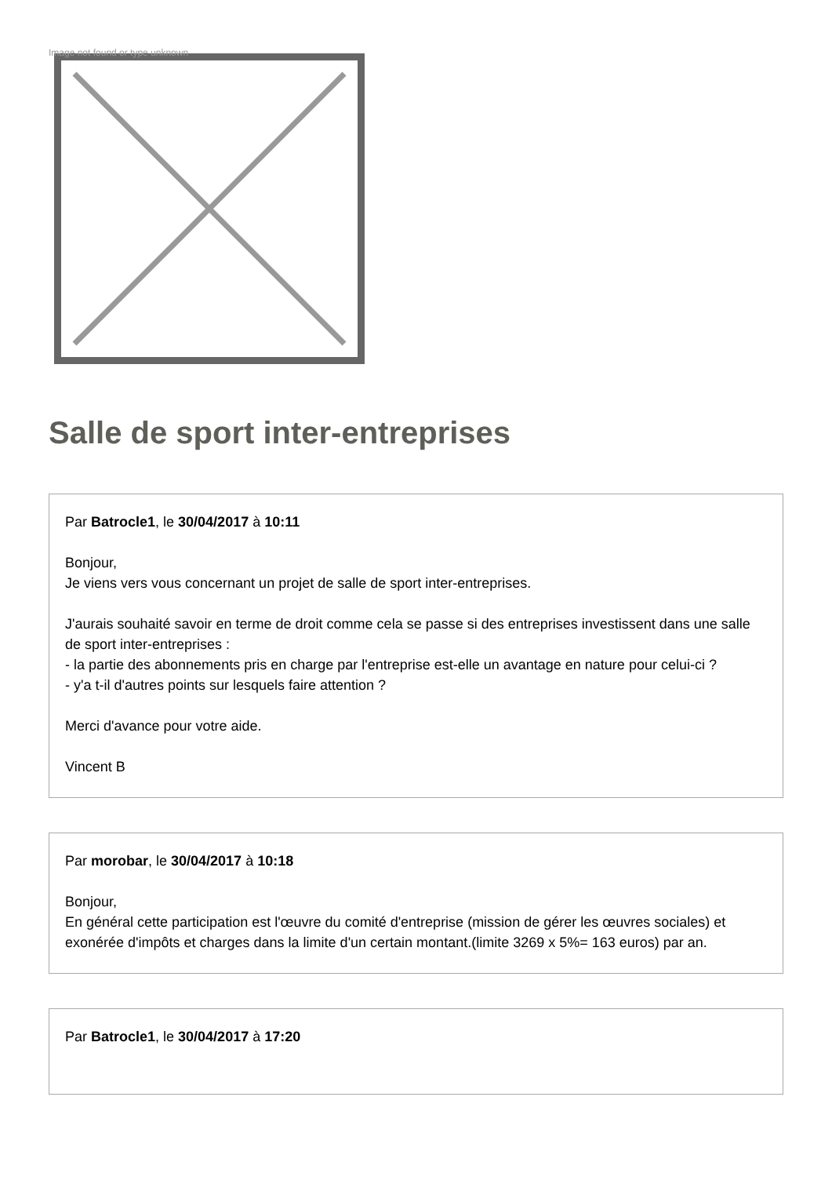Image not found or type unknown
Salle de sport inter-entreprises
Par Batrocle1, le 30/04/2017 à 10:11
Bonjour,
Je viens vers vous concernant un projet de salle de sport inter-entreprises.
J'aurais souhaité savoir en terme de droit comme cela se passe si des entreprises investissent dans une salle de sport inter-entreprises :
- la partie des abonnements pris en charge par l'entreprise est-elle un avantage en nature pour celui-ci ?
- y'a t-il d'autres points sur lesquels faire attention ?
Merci d'avance pour votre aide.
Vincent B
Par morobar, le 30/04/2017 à 10:18
Bonjour,
En général cette participation est l'œuvre du comité d'entreprise (mission de gérer les œuvres sociales) et exonérée d'impôts et charges dans la limite d'un certain montant.(limite 3269 x 5%= 163 euros) par an.
Par Batrocle1, le 30/04/2017 à 17:20